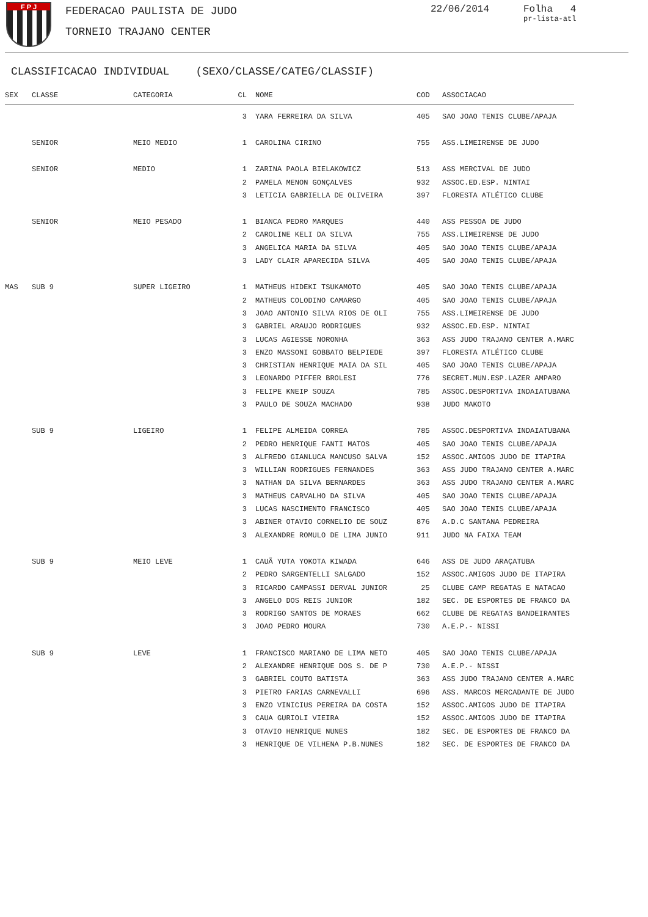F P J FEDERACAO PAULISTA DE JUDO
TORNEIO TRAJANO CENTER
22/06/2014 Folha 4
pr-lista-atl
CLASSIFICACAO INDIVIDUAL (SEXO/CLASSE/CATEG/CLASSIF)
| SEX | CLASSE | CATEGORIA | CL | NOME | COD | ASSOCIACAO |
| --- | --- | --- | --- | --- | --- | --- |
| | | | 3 | YARA FERREIRA DA SILVA | 405 | SAO JOAO TENIS CLUBE/APAJA |
| | SENIOR | MEIO MEDIO | 1 | CAROLINA CIRINO | 755 | ASS.LIMEIRENSE DE JUDO |
| | SENIOR | MEDIO | 1 | ZARINA PAOLA BIELAKOWICZ | 513 | ASS MERCIVAL DE JUDO |
| | | | 2 | PAMELA MENON GONÇALVES | 932 | ASSOC.ED.ESP. NINTAI |
| | | | 3 | LETICIA GABRIELLA DE OLIVEIRA | 397 | FLORESTA ATLÉTICO CLUBE |
| | SENIOR | MEIO PESADO | 1 | BIANCA PEDRO MARQUES | 440 | ASS PESSOA DE JUDO |
| | | | 2 | CAROLINE KELI DA SILVA | 755 | ASS.LIMEIRENSE DE JUDO |
| | | | 3 | ANGELICA MARIA DA SILVA | 405 | SAO JOAO TENIS CLUBE/APAJA |
| | | | 3 | LADY CLAIR APARECIDA SILVA | 405 | SAO JOAO TENIS CLUBE/APAJA |
| MAS | SUB 9 | SUPER LIGEIRO | 1 | MATHEUS HIDEKI TSUKAMOTO | 405 | SAO JOAO TENIS CLUBE/APAJA |
| | | | 2 | MATHEUS COLODINO CAMARGO | 405 | SAO JOAO TENIS CLUBE/APAJA |
| | | | 3 | JOAO ANTONIO SILVA RIOS DE OLI | 755 | ASS.LIMEIRENSE DE JUDO |
| | | | 3 | GABRIEL ARAUJO RODRIGUES | 932 | ASSOC.ED.ESP. NINTAI |
| | | | 3 | LUCAS AGIESSE NORONHA | 363 | ASS JUDO TRAJANO CENTER A.MARC |
| | | | 3 | ENZO MASSONI GOBBATO BELPIEDE | 397 | FLORESTA ATLÉTICO CLUBE |
| | | | 3 | CHRISTIAN HENRIQUE MAIA DA SIL | 405 | SAO JOAO TENIS CLUBE/APAJA |
| | | | 3 | LEONARDO PIFFER BROLESI | 776 | SECRET.MUN.ESP.LAZER AMPARO |
| | | | 3 | FELIPE KNEIP SOUZA | 785 | ASSOC.DESPORTIVA INDAIATUBANA |
| | | | 3 | PAULO DE SOUZA MACHADO | 938 | JUDO MAKOTO |
| | SUB 9 | LIGEIRO | 1 | FELIPE ALMEIDA CORREA | 785 | ASSOC.DESPORTIVA INDAIATUBANA |
| | | | 2 | PEDRO HENRIQUE FANTI MATOS | 405 | SAO JOAO TENIS CLUBE/APAJA |
| | | | 3 | ALFREDO GIANLUCA MANCUSO SALVA | 152 | ASSOC.AMIGOS JUDO DE ITAPIRA |
| | | | 3 | WILLIAN RODRIGUES FERNANDES | 363 | ASS JUDO TRAJANO CENTER A.MARC |
| | | | 3 | NATHAN DA SILVA BERNARDES | 363 | ASS JUDO TRAJANO CENTER A.MARC |
| | | | 3 | MATHEUS CARVALHO DA SILVA | 405 | SAO JOAO TENIS CLUBE/APAJA |
| | | | 3 | LUCAS NASCIMENTO FRANCISCO | 405 | SAO JOAO TENIS CLUBE/APAJA |
| | | | 3 | ABINER OTAVIO CORNELIO DE SOUZ | 876 | A.D.C SANTANA PEDREIRA |
| | | | 3 | ALEXANDRE ROMULO DE LIMA JUNIO | 911 | JUDO NA FAIXA TEAM |
| | SUB 9 | MEIO LEVE | 1 | CAUÃ YUTA YOKOTA KIWADA | 646 | ASS DE JUDO ARAÇATUBA |
| | | | 2 | PEDRO SARGENTELLI SALGADO | 152 | ASSOC.AMIGOS JUDO DE ITAPIRA |
| | | | 3 | RICARDO CAMPASSI DERVAL JUNIOR | 25 | CLUBE CAMP REGATAS E NATACAO |
| | | | 3 | ANGELO DOS REIS JUNIOR | 182 | SEC. DE ESPORTES DE FRANCO DA |
| | | | 3 | RODRIGO SANTOS DE MORAES | 662 | CLUBE DE REGATAS BANDEIRANTES |
| | | | 3 | JOAO PEDRO MOURA | 730 | A.E.P.- NISSI |
| | SUB 9 | LEVE | 1 | FRANCISCO MARIANO DE LIMA NETO | 405 | SAO JOAO TENIS CLUBE/APAJA |
| | | | 2 | ALEXANDRE HENRIQUE DOS S. DE P | 730 | A.E.P.- NISSI |
| | | | 3 | GABRIEL COUTO BATISTA | 363 | ASS JUDO TRAJANO CENTER A.MARC |
| | | | 3 | PIETRO FARIAS CARNEVALLI | 696 | ASS. MARCOS MERCADANTE DE JUDO |
| | | | 3 | ENZO VINICIUS PEREIRA DA COSTA | 152 | ASSOC.AMIGOS JUDO DE ITAPIRA |
| | | | 3 | CAUA GURIOLI VIEIRA | 152 | ASSOC.AMIGOS JUDO DE ITAPIRA |
| | | | 3 | OTAVIO HENRIQUE NUNES | 182 | SEC. DE ESPORTES DE FRANCO DA |
| | | | 3 | HENRIQUE DE VILHENA P.B.NUNES | 182 | SEC. DE ESPORTES DE FRANCO DA |